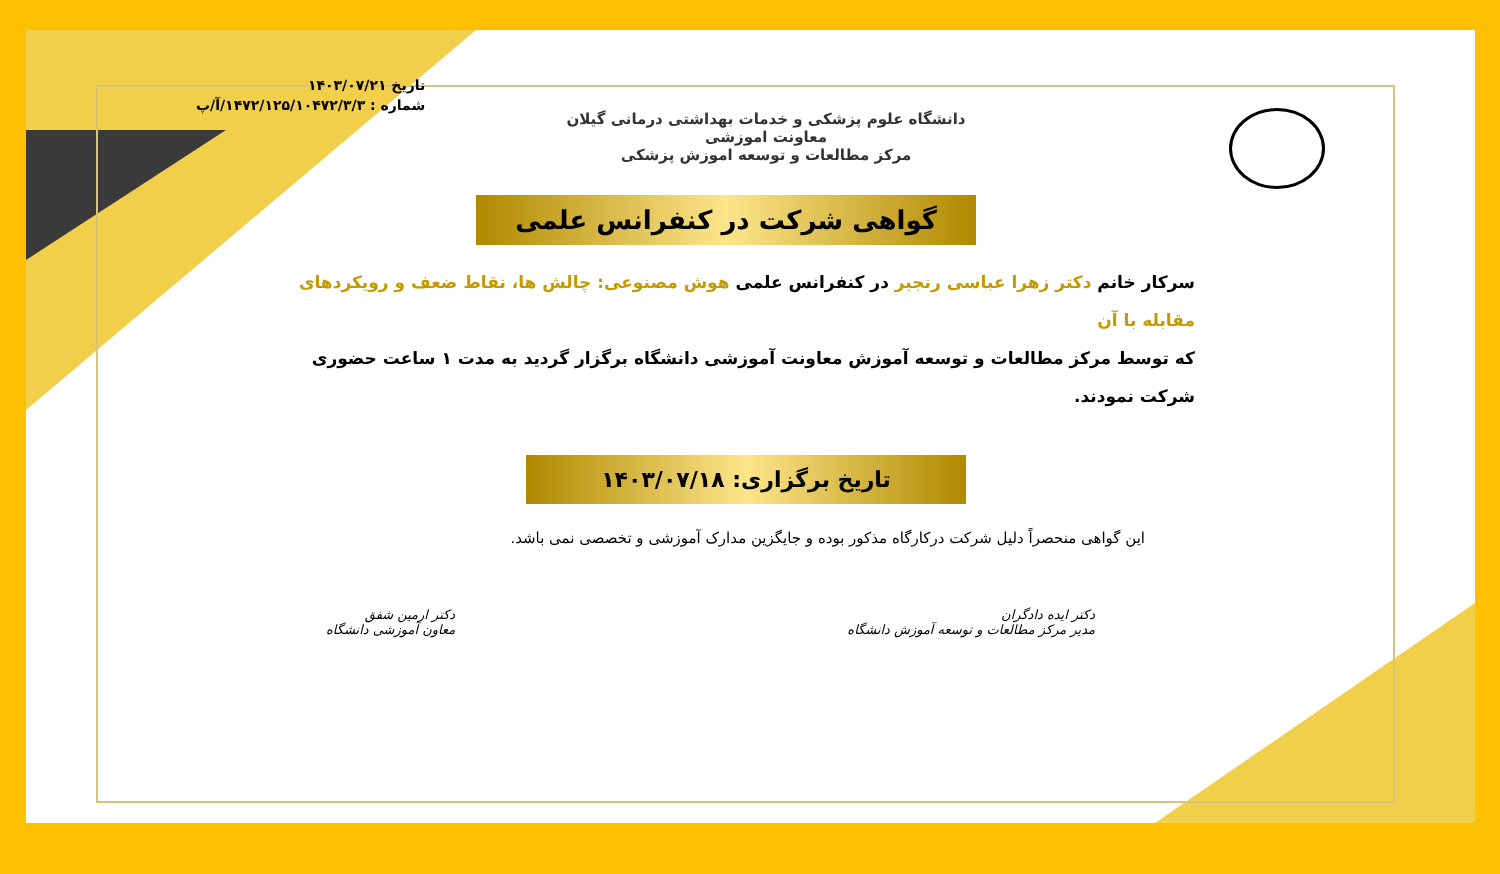تاریخ ۱۴۰۳/۰۷/۲۱
شماره : ۱۴۷۲/۱۲۵/۱۰۴۷۲/۳/۳/آ/پ
دانشگاه علوم پزشکی و خدمات بهداشتی درمانی گیلان
معاونت اموزشی
مرکز مطالعات و توسعه اموزش پزشکی
گواهی شرکت در کنفرانس علمی
سرکار خانم دکتر زهرا عباسی رنجبر در کنفرانس علمی هوش مصنوعی: چالش ها، نقاط ضعف و رویکردهای مقابله با آن
که توسط مرکز مطالعات و توسعه آموزش معاونت آموزشی دانشگاه برگزار گردید به مدت ۱ ساعت حضوری شرکت نمودند.
تاریخ برگزاری: ۱۴۰۳/۰۷/۱۸
این گواهی منحصراً دلیل شرکت درکارگاه مذکور بوده و جایگزین مدارک آموزشی و تخصصی نمی باشد.
دکتر ایده دادگران
مدیر مرکز مطالعات و توسعه آموزش دانشگاه
دکتر ارمین شفق
معاون آموزشی دانشگاه